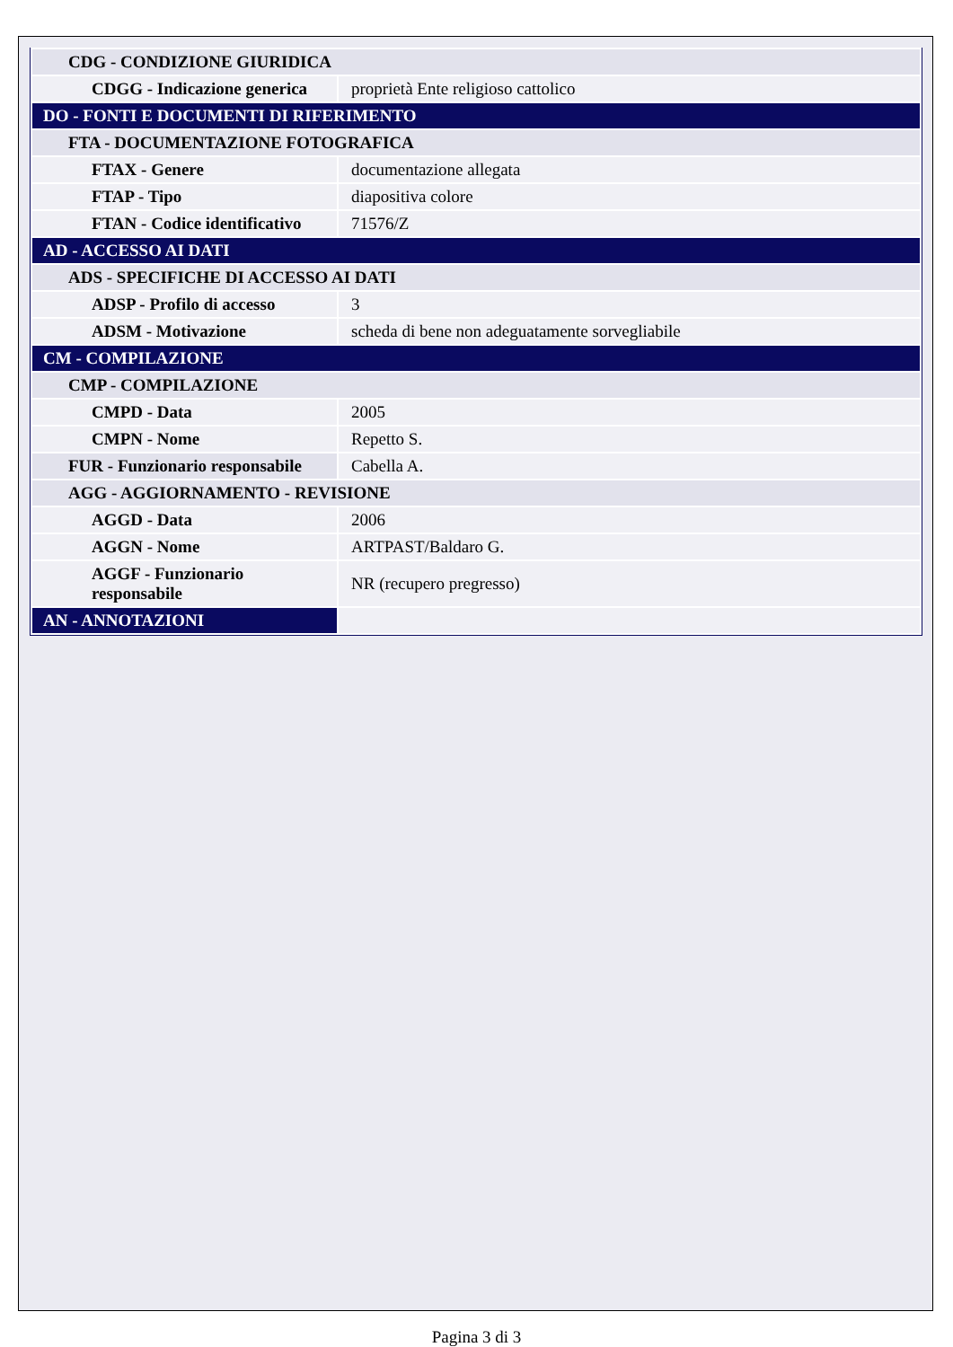| CDG - CONDIZIONE GIURIDICA | |
| CDGG - Indicazione generica | proprietà Ente religioso cattolico |
| DO - FONTI E DOCUMENTI DI RIFERIMENTO | |
| FTA - DOCUMENTAZIONE FOTOGRAFICA | |
| FTAX - Genere | documentazione allegata |
| FTAP - Tipo | diapositiva colore |
| FTAN - Codice identificativo | 71576/Z |
| AD - ACCESSO AI DATI | |
| ADS - SPECIFICHE DI ACCESSO AI DATI | |
| ADSP - Profilo di accesso | 3 |
| ADSM - Motivazione | scheda di bene non adeguatamente sorvegliabile |
| CM - COMPILAZIONE | |
| CMP - COMPILAZIONE | |
| CMPD - Data | 2005 |
| CMPN - Nome | Repetto S. |
| FUR - Funzionario responsabile | Cabella A. |
| AGG - AGGIORNAMENTO - REVISIONE | |
| AGGD - Data | 2006 |
| AGGN - Nome | ARTPAST/Baldaro G. |
| AGGF - Funzionario responsabile | NR (recupero pregresso) |
| AN - ANNOTAZIONI | |
Pagina 3 di 3